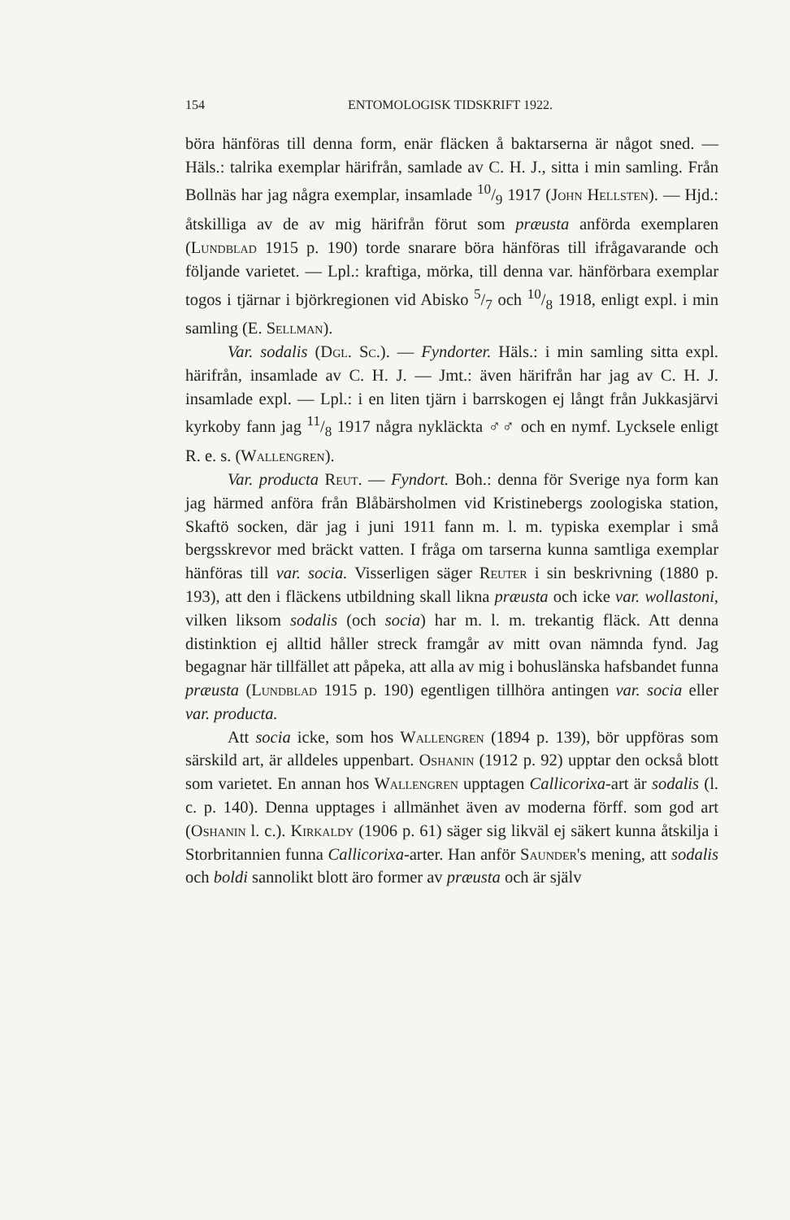154 ENTOMOLOGISK TIDSKRIFT 1922.
böra hänföras till denna form, enär fläcken å baktarserna är något sned. — Häls.: talrika exemplar härifrån, samlade av C. H. J., sitta i min samling. Från Bollnäs har jag några exemplar, insamlade 10/9 1917 (John Hellsten). — Hjd.: åtskilliga av de av mig härifrån förut som præusta anförda exemplaren (Lundblad 1915 p. 190) torde snarare böra hänföras till ifrågavarande och följande varietet. — Lpl.: kraftiga, mörka, till denna var. hänförbara exemplar togos i tjärnar i björkregionen vid Abisko 5/7 och 10/8 1918, enligt expl. i min samling (E. Sellman).
Var. sodalis (Dgl. Sc.). — Fyndorter. Häls.: i min samling sitta expl. härifrån, insamlade av C. H. J. — Jmt.: även härifrån har jag av C. H. J. insamlade expl. — Lpl.: i en liten tjärn i barrskogen ej långt från Jukkasjärvi kyrkoby fann jag 11/8 1917 några nykläckta ♂♂ och en nymf. Lycksele enligt R. e. s. (Wallengren).
Var. producta Reut. — Fyndort. Boh.: denna för Sverige nya form kan jag härmed anföra från Blåbärsholmen vid Kristinebergs zoologiska station, Skaftö socken, där jag i juni 1911 fann m. l. m. typiska exemplar i små bergsskrevor med bräckt vatten. I fråga om tarserna kunna samtliga exemplar hänföras till var. socia. Visserligen säger Reuter i sin beskrivning (1880 p. 193), att den i fläckens utbildning skall likna præusta och icke var. wollastoni, vilken liksom sodalis (och socia) har m. l. m. trekantig fläck. Att denna distinktion ej alltid håller streck framgår av mitt ovan nämnda fynd. Jag begagnar här tillfället att påpeka, att alla av mig i bohuslänska hafsbandet funna præusta (Lundblad 1915 p. 190) egentligen tillhöra antingen var. socia eller var. producta.
Att socia icke, som hos Wallengren (1894 p. 139), bör uppföras som särskild art, är alldeles uppenbart. Oshanin (1912 p. 92) upptar den också blott som varietet. En annan hos Wallengren upptagen Callicorixa-art är sodalis (l. c. p. 140). Denna upptages i allmänhet även av moderna förff. som god art (Oshanin l. c.). Kirkaldy (1906 p. 61) säger sig likväl ej säkert kunna åtskilja i Storbritannien funna Callicorixa-arter. Han anför Saunder's mening, att sodalis och boldi sannolikt blott äro former av præusta och är själv